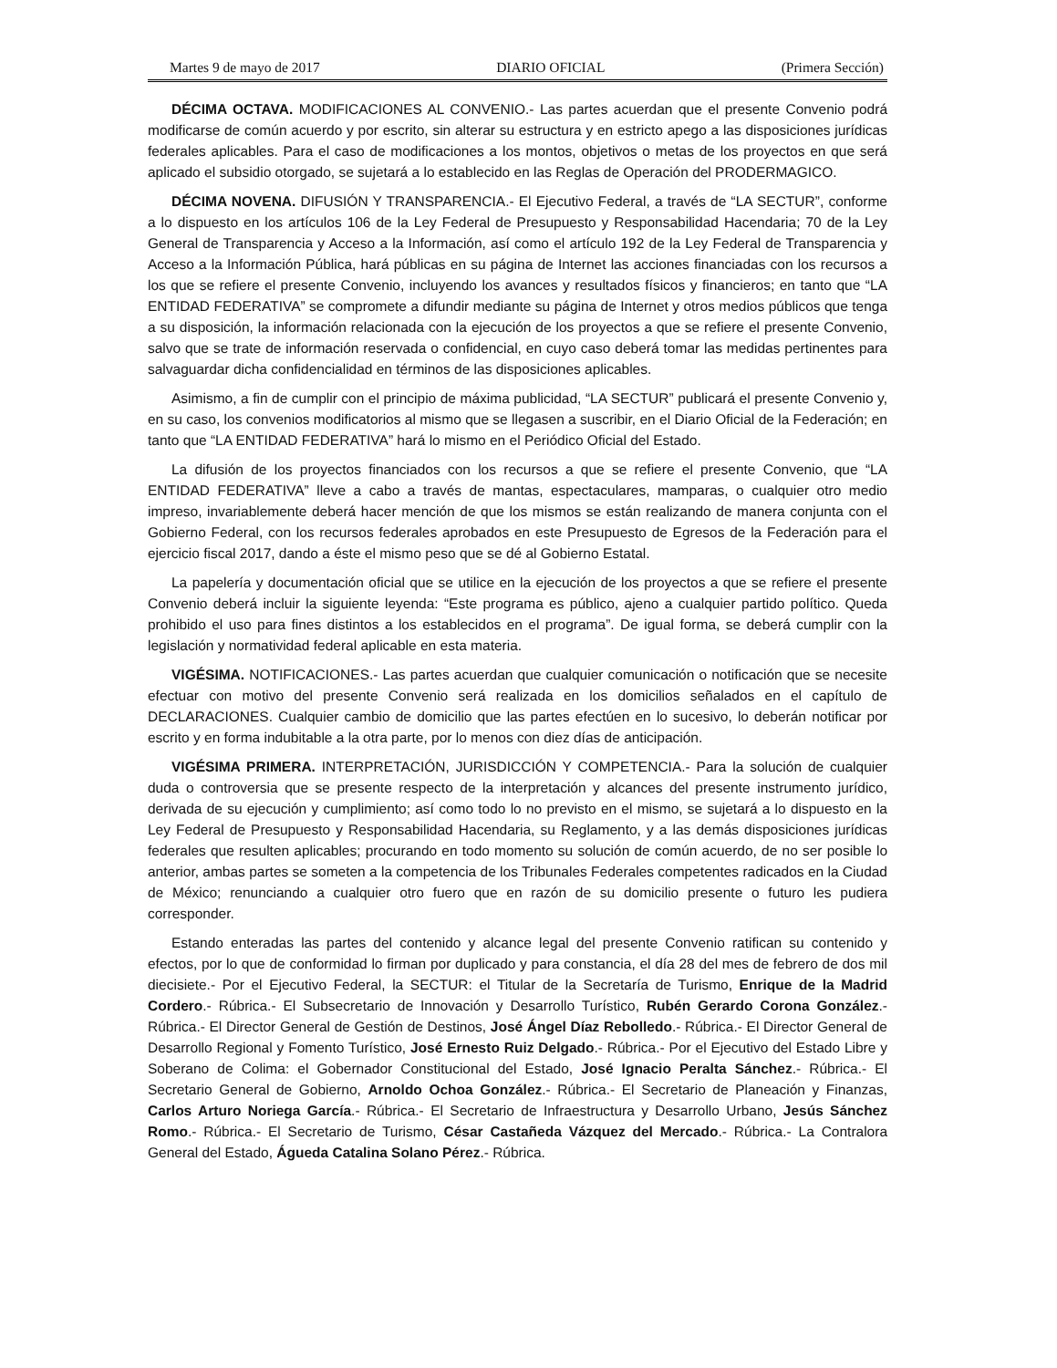Martes 9 de mayo de 2017 DIARIO OFICIAL (Primera Sección)
DÉCIMA OCTAVA. MODIFICACIONES AL CONVENIO.- Las partes acuerdan que el presente Convenio podrá modificarse de común acuerdo y por escrito, sin alterar su estructura y en estricto apego a las disposiciones jurídicas federales aplicables. Para el caso de modificaciones a los montos, objetivos o metas de los proyectos en que será aplicado el subsidio otorgado, se sujetará a lo establecido en las Reglas de Operación del PRODERMAGICO.
DÉCIMA NOVENA. DIFUSIÓN Y TRANSPARENCIA.- El Ejecutivo Federal, a través de “LA SECTUR”, conforme a lo dispuesto en los artículos 106 de la Ley Federal de Presupuesto y Responsabilidad Hacendaria; 70 de la Ley General de Transparencia y Acceso a la Información, así como el artículo 192 de la Ley Federal de Transparencia y Acceso a la Información Pública, hará públicas en su página de Internet las acciones financiadas con los recursos a los que se refiere el presente Convenio, incluyendo los avances y resultados físicos y financieros; en tanto que “LA ENTIDAD FEDERATIVA” se compromete a difundir mediante su página de Internet y otros medios públicos que tenga a su disposición, la información relacionada con la ejecución de los proyectos a que se refiere el presente Convenio, salvo que se trate de información reservada o confidencial, en cuyo caso deberá tomar las medidas pertinentes para salvaguardar dicha confidencialidad en términos de las disposiciones aplicables.
Asimismo, a fin de cumplir con el principio de máxima publicidad, “LA SECTUR” publicará el presente Convenio y, en su caso, los convenios modificatorios al mismo que se llegasen a suscribir, en el Diario Oficial de la Federación; en tanto que “LA ENTIDAD FEDERATIVA” hará lo mismo en el Periódico Oficial del Estado.
La difusión de los proyectos financiados con los recursos a que se refiere el presente Convenio, que “LA ENTIDAD FEDERATIVA” lleve a cabo a través de mantas, espectaculares, mamparas, o cualquier otro medio impreso, invariablemente deberá hacer mención de que los mismos se están realizando de manera conjunta con el Gobierno Federal, con los recursos federales aprobados en este Presupuesto de Egresos de la Federación para el ejercicio fiscal 2017, dando a éste el mismo peso que se dé al Gobierno Estatal.
La papelería y documentación oficial que se utilice en la ejecución de los proyectos a que se refiere el presente Convenio deberá incluir la siguiente leyenda: “Este programa es público, ajeno a cualquier partido político. Queda prohibido el uso para fines distintos a los establecidos en el programa”. De igual forma, se deberá cumplir con la legislación y normatividad federal aplicable en esta materia.
VIGÉSIMA. NOTIFICACIONES.- Las partes acuerdan que cualquier comunicación o notificación que se necesite efectuar con motivo del presente Convenio será realizada en los domicilios señalados en el capítulo de DECLARACIONES. Cualquier cambio de domicilio que las partes efectúen en lo sucesivo, lo deberán notificar por escrito y en forma indubitable a la otra parte, por lo menos con diez días de anticipación.
VIGÉSIMA PRIMERA. INTERPRETACIÓN, JURISDICCIÓN Y COMPETENCIA.- Para la solución de cualquier duda o controversia que se presente respecto de la interpretación y alcances del presente instrumento jurídico, derivada de su ejecución y cumplimiento; así como todo lo no previsto en el mismo, se sujetará a lo dispuesto en la Ley Federal de Presupuesto y Responsabilidad Hacendaria, su Reglamento, y a las demás disposiciones jurídicas federales que resulten aplicables; procurando en todo momento su solución de común acuerdo, de no ser posible lo anterior, ambas partes se someten a la competencia de los Tribunales Federales competentes radicados en la Ciudad de México; renunciando a cualquier otro fuero que en razón de su domicilio presente o futuro les pudiera corresponder.
Estando enteradas las partes del contenido y alcance legal del presente Convenio ratifican su contenido y efectos, por lo que de conformidad lo firman por duplicado y para constancia, el día 28 del mes de febrero de dos mil diecisiete.- Por el Ejecutivo Federal, la SECTUR: el Titular de la Secretaría de Turismo, Enrique de la Madrid Cordero.- Rúbrica.- El Subsecretario de Innovación y Desarrollo Turístico, Rubén Gerardo Corona González.- Rúbrica.- El Director General de Gestión de Destinos, José Ángel Díaz Rebolledo.- Rúbrica.- El Director General de Desarrollo Regional y Fomento Turístico, José Ernesto Ruiz Delgado.- Rúbrica.- Por el Ejecutivo del Estado Libre y Soberano de Colima: el Gobernador Constitucional del Estado, José Ignacio Peralta Sánchez.- Rúbrica.- El Secretario General de Gobierno, Arnoldo Ochoa González.- Rúbrica.- El Secretario de Planeación y Finanzas, Carlos Arturo Noriega García.- Rúbrica.- El Secretario de Infraestructura y Desarrollo Urbano, Jesús Sánchez Romo.- Rúbrica.- El Secretario de Turismo, César Castañeda Vázquez del Mercado.- Rúbrica.- La Contralora General del Estado, Águeda Catalina Solano Pérez.- Rúbrica.